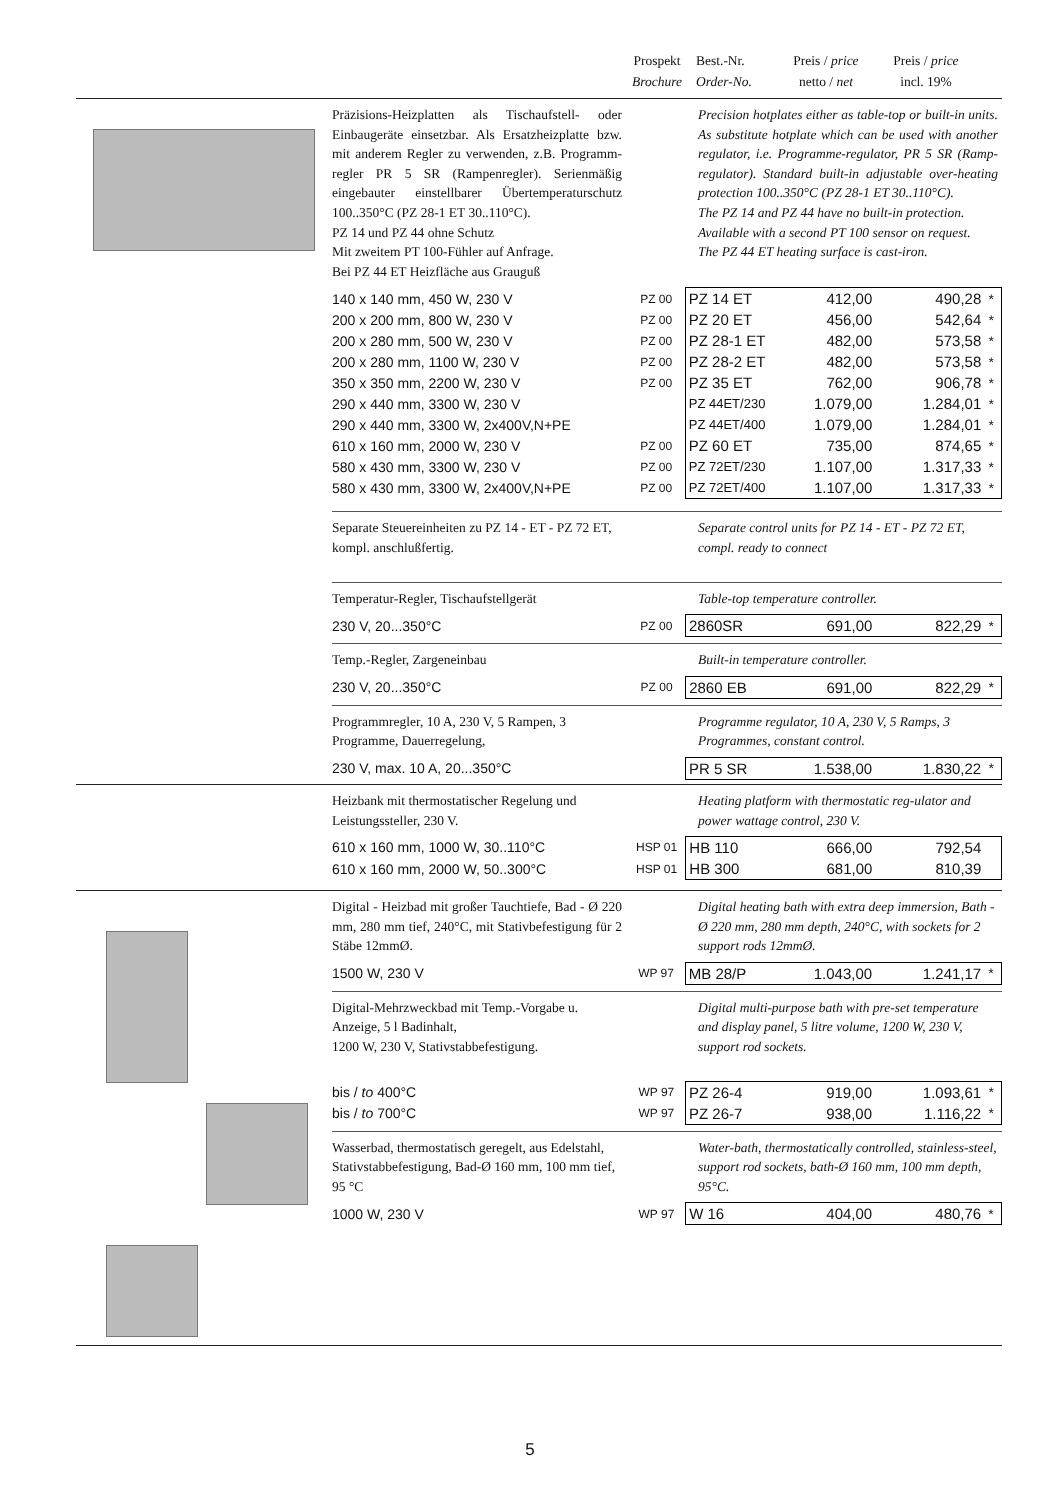Prospekt
Brochure
Best.-Nr.
Order-No.
Preis / price
netto / net
Preis / price
incl. 19%
Präzisions-Heizplatten als Tischaufstell- oder Einbaugeräte einsetzbar. Als Ersatzheizplatte bzw. mit anderem Regler zu verwenden, z.B. Programm-regler PR 5 SR (Rampenregler). Serienmäßig eingebauter einstellbarer Übertemperaturschutz 100..350°C (PZ 28-1 ET 30..110°C).
PZ 14 und PZ 44 ohne Schutz
Mit zweitem PT 100-Fühler auf Anfrage.
Bei PZ 44 ET Heizfläche aus Grauguß
Precision hotplates either as table-top or built-in units. As substitute hotplate which can be used with another regulator, i.e. Programme-regulator, PR 5 SR (Ramp-regulator). Standard built-in adjustable over-heating protection 100..350°C (PZ 28-1 ET 30..110°C).
The PZ 14 and PZ 44 have no built-in protection.
Available with a second PT 100 sensor on request.
The PZ 44 ET heating surface is cast-iron.
| 140 x 140 mm, 450 W, 230 V | PZ 00 | PZ 14 ET | 412,00 | 490,28 | * |
| 200 x 200 mm, 800 W, 230 V | PZ 00 | PZ 20 ET | 456,00 | 542,64 | * |
| 200 x 280 mm, 500 W, 230 V | PZ 00 | PZ 28-1 ET | 482,00 | 573,58 | * |
| 200 x 280 mm, 1100 W, 230 V | PZ 00 | PZ 28-2 ET | 482,00 | 573,58 | * |
| 350 x 350 mm, 2200 W, 230 V | PZ 00 | PZ 35 ET | 762,00 | 906,78 | * |
| 290 x 440 mm, 3300 W, 230 V | | PZ 44ET/230 | 1.079,00 | 1.284,01 | * |
| 290 x 440 mm, 3300 W, 2x400V,N+PE | | PZ 44ET/400 | 1.079,00 | 1.284,01 | * |
| 610 x 160 mm, 2000 W, 230 V | PZ 00 | PZ 60 ET | 735,00 | 874,65 | * |
| 580 x 430 mm, 3300 W, 230 V | PZ 00 | PZ 72ET/230 | 1.107,00 | 1.317,33 | * |
| 580 x 430 mm, 3300 W, 2x400V,N+PE | PZ 00 | PZ 72ET/400 | 1.107,00 | 1.317,33 | * |
Separate Steuereinheiten zu PZ 14 - ET - PZ 72 ET, kompl. anschlußfertig.
Separate control units for PZ 14 - ET - PZ 72 ET, compl. ready to connect
Temperatur-Regler, Tischaufstellgerät
Table-top temperature controller.
| 230 V, 20...350°C | PZ 00 | 2860SR | 691,00 | 822,29 | * |
Temp.-Regler, Zargeneinbau Built-in temperature controller.
| 230 V, 20...350°C | PZ 00 | 2860 EB | 691,00 | 822,29 | * |
Programmregler, 10 A, 230 V, 5 Rampen, 3 Programme, Dauerregelung,
Programme regulator, 10 A, 230 V, 5 Ramps, 3 Programmes, constant control.
| 230 V, max. 10 A, 20...350°C | | PR 5 SR | 1.538,00 | 1.830,22 | * |
Heizbank mit thermostatischer Regelung und Leistungssteller, 230 V.
Heating platform with thermostatic reg-ulator and power wattage control, 230 V.
| 610 x 160 mm, 1000 W, 30..110°C | HSP 01 | HB 110 | 666,00 | 792,54 | |
| 610 x 160 mm, 2000 W, 50..300°C | HSP 01 | HB 300 | 681,00 | 810,39 | |
Digital - Heizbad mit großer Tauchtiefe, Bad - Ø 220 mm, 280 mm tief, 240°C, mit Stativbefestigung für 2 Stäbe 12mmØ.
Digital heating bath with extra deep immersion, Bath - Ø 220 mm, 280 mm depth, 240°C, with sockets for 2 support rods 12mmØ.
| 1500 W, 230 V | WP 97 | MB 28/P | 1.043,00 | 1.241,17 | * |
Digital-Mehrzweckbad mit Temp.-Vorgabe u. Anzeige, 5 l Badinhalt,
1200 W, 230 V, Stativstabbefestigung.
Digital multi-purpose bath with pre-set temperature and display panel, 5 litre volume, 1200 W, 230 V, support rod sockets.
| bis / to 400°C | WP 97 | PZ 26-4 | 919,00 | 1.093,61 | * |
| bis / to 700°C | WP 97 | PZ 26-7 | 938,00 | 1.116,22 | * |
Wasserbad, thermostatisch geregelt, aus Edelstahl, Stativstabbefestigung, Bad-Ø 160 mm, 100 mm tief, 95 °C
Water-bath, thermostatically controlled, stainless-steel, support rod sockets, bath-Ø 160 mm, 100 mm depth, 95°C.
| 1000 W, 230 V | WP 97 | W 16 | 404,00 | 480,76 | * |
5